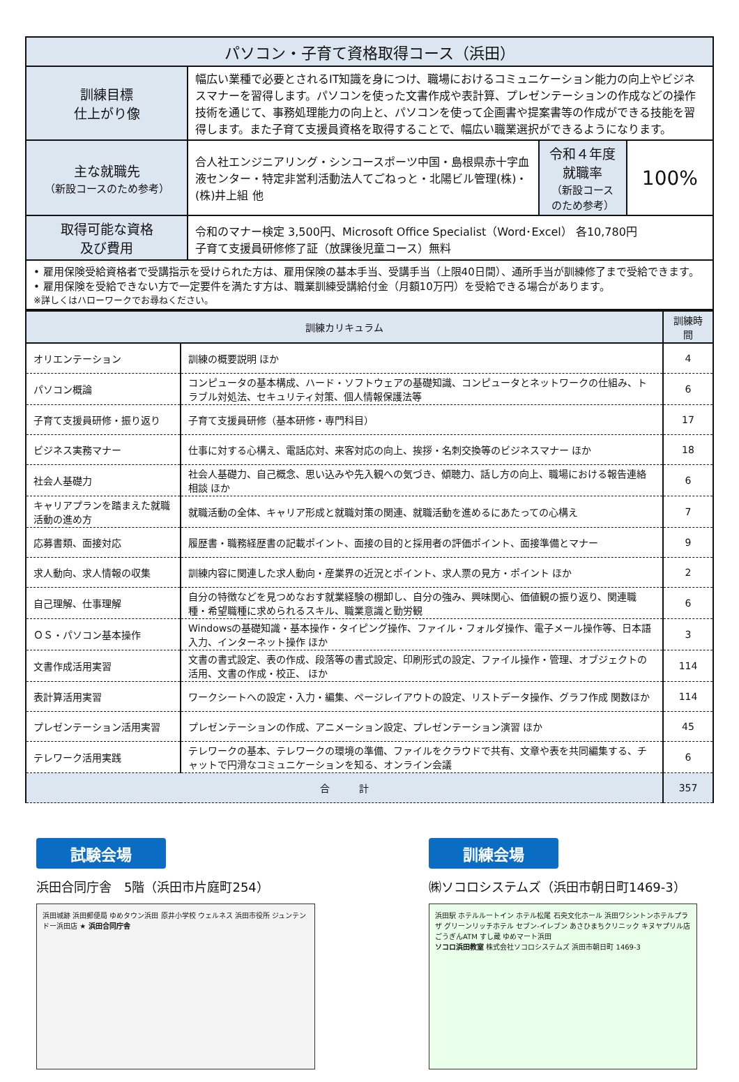| パソコン・子育て資格取得コース（浜田） | | | |
| 訓練目標 仕上がり像 | 幅広い業種で必要とされるIT知識を身につけ、職場におけるコミュニケーション能力の向上やビジネスマナーを習得します。パソコンを使った文書作成や表計算、プレゼンテーションの作成などの操作技術を通じて、事務処理能力の向上と、パソコンを使って企画書や提案書等の作成ができる技能を習得します。また子育て支援員資格を取得することで、幅広い職業選択ができるようになります。 | | |
| 主な就職先 （新設コースのため参考） | 合人社エンジニアリング・シンコースポーツ中国・島根県赤十字血液センター・特定非営利活動法人てごねっと・北陽ビル管理(株)・(株)井上組 他 | 令和４年度就職率 （新設コースのため参考） | 100% |
| 取得可能な資格 及び費用 | 令和のマナー検定 3,500円、Microsoft Office Specialist（Word･Excel） 各10,780円 子育て支援員研修修了証（放課後児童コース）無料 | | |
| • 雇用保険受給資格者で受講指示を受けられた方は、雇用保険の基本手当、受講手当（上限40日間）、通所手当が訓練修了まで受給できます。 • 雇用保険を受給できない方で一定要件を満たす方は、職業訓練受講給付金（月額10万円）を受給できる場合があります。 ※詳しくはハローワークでお尋ねください。 | | | |
| 訓練カリキュラム | | 訓練時間 |
| --- | --- | --- |
| オリエンテーション | 訓練の概要説明 ほか | 4 |
| パソコン概論 | コンピュータの基本構成、ハード・ソフトウェアの基礎知識、コンピュータとネットワークの仕組み、トラブル対処法、セキュリティ対策、個人情報保護法等 | 6 |
| 子育て支援員研修・振り返り | 子育て支援員研修（基本研修・専門科目） | 17 |
| ビジネス実務マナー | 仕事に対する心構え、電話応対、来客対応の向上、挨拶・名刺交換等のビジネスマナー ほか | 18 |
| 社会人基礎力 | 社会人基礎力、自己概念、思い込みや先入観への気づき、傾聴力、話し方の向上、職場における報告連絡相談 ほか | 6 |
| キャリアプランを踏まえた就職活動の進め方 | 就職活動の全体、キャリア形成と就職対策の関連、就職活動を進めるにあたっての心構え | 7 |
| 応募書類、面接対応 | 履歴書・職務経歴書の記載ポイント、面接の目的と採用者の評価ポイント、面接準備とマナー | 9 |
| 求人動向、求人情報の収集 | 訓練内容に関連した求人動向・産業界の近況とポイント、求人票の見方・ポイント ほか | 2 |
| 自己理解、仕事理解 | 自分の特徴などを見つめなおす就業経験の棚卸し、自分の強み、興味関心、価値観の振り返り、関連職種・希望職種に求められるスキル、職業意識と勤労観 | 6 |
| ＯＳ・パソコン基本操作 | Windowsの基礎知識・基本操作・タイピング操作、ファイル・フォルダ操作、電子メール操作等、日本語入力、インターネット操作 ほか | 3 |
| 文書作成活用実習 | 文書の書式設定、表の作成、段落等の書式設定、印刷形式の設定、ファイル操作・管理、オブジェクトの活用、文書の作成・校正、 ほか | 114 |
| 表計算活用実習 | ワークシートへの設定・入力・編集、ページレイアウトの設定、リストデータ操作、グラフ作成 関数ほか | 114 |
| プレゼンテーション活用実習 | プレゼンテーションの作成、アニメーション設定、プレゼンテーション演習 ほか | 45 |
| テレワーク活用実践 | テレワークの基本、テレワークの環境の準備、ファイルをクラウドで共有、文章や表を共同編集する、チャットで円滑なコミュニケーションを知る、オンライン会議 | 6 |
| 合 計 | | 357 |
試験会場
浜田合同庁舎　5階（浜田市片庭町254）
浜田城跡 浜田郵便局 ゆめタウン浜田 原井小学校 ウェルネス 浜田市役所 ジュンテンドー浜田店 ★ 浜田合同庁舎
訓練会場
㈱ソコロシステムズ（浜田市朝日町1469-3）
浜田駅 ホテルルートイン ホテル松尾 石央文化ホール 浜田ワシントンホテルプラザ グリーンリッチホテル セブン-イレブン あさひまちクリニック キヌヤプリル店 ごうぎんATM すし蔵 ゆめマート浜田
ソコロ浜田教室 株式会社ソコロシステムズ 浜田市朝日町 1469-3